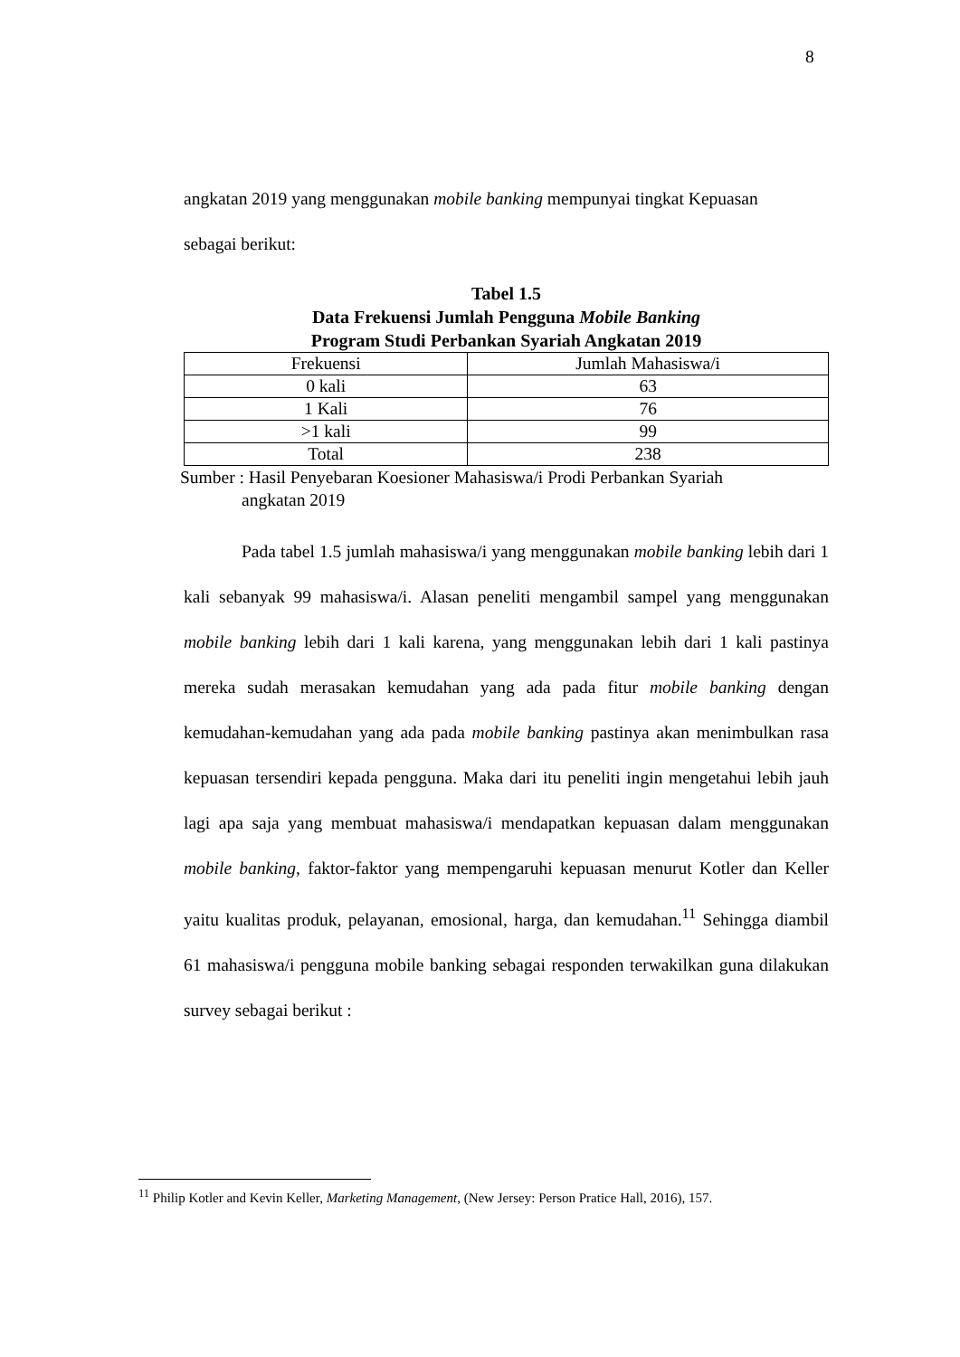8
angkatan 2019 yang menggunakan mobile banking mempunyai tingkat Kepuasan
sebagai berikut:
Tabel 1.5
Data Frekuensi Jumlah Pengguna Mobile Banking
Program Studi Perbankan Syariah Angkatan 2019
| Frekuensi | Jumlah Mahasiswa/i |
| 0 kali | 63 |
| 1 Kali | 76 |
| >1 kali | 99 |
| Total | 238 |
Sumber : Hasil Penyebaran Koesioner Mahasiswa/i Prodi Perbankan Syariah
angkatan 2019
Pada tabel 1.5 jumlah mahasiswa/i yang menggunakan mobile banking lebih dari 1 kali sebanyak 99 mahasiswa/i. Alasan peneliti mengambil sampel yang menggunakan mobile banking lebih dari 1 kali karena, yang menggunakan lebih dari 1 kali pastinya mereka sudah merasakan kemudahan yang ada pada fitur mobile banking dengan kemudahan-kemudahan yang ada pada mobile banking pastinya akan menimbulkan rasa kepuasan tersendiri kepada pengguna. Maka dari itu peneliti ingin mengetahui lebih jauh lagi apa saja yang membuat mahasiswa/i mendapatkan kepuasan dalam menggunakan mobile banking, faktor-faktor yang mempengaruhi kepuasan menurut Kotler dan Keller yaitu kualitas produk, pelayanan, emosional, harga, dan kemudahan.<sup>11</sup> Sehingga diambil 61 mahasiswa/i pengguna mobile banking sebagai responden terwakilkan guna dilakukan survey sebagai berikut :
<sup>11</sup> Philip Kotler and Kevin Keller, Marketing Management, (New Jersey: Person Pratice Hall, 2016), 157.